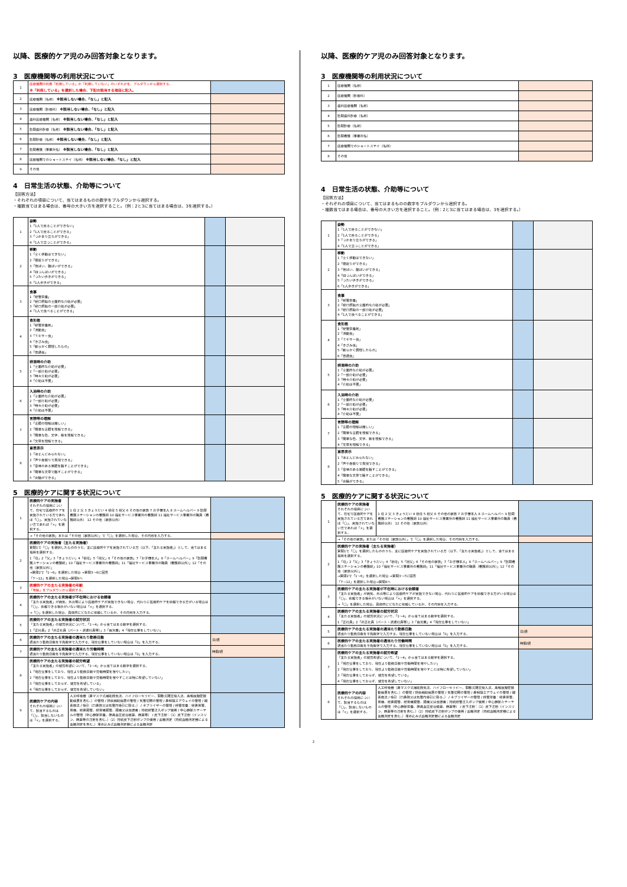以降、医療的ケア児のみ回答対象となります。
3　医療機関等の利用状況について
| 1 | 医療機関の利用「利用している」か「利用していない」のいずれかを、プルダウンから選択する。 ※「利用している」を選択した場合、下記の該当する項目に記入。 | |
| 2 | 医療機関（名称） ※該当しない場合、「なし」と記入 | |
| 3 | 医療機関（診療科） ※該当しない場合、「なし」と記入 | |
| 4 | 歯科医療機関（名称） ※該当しない場合、「なし」と記入 | |
| 5 | 訪問歯科診療（名称） ※該当しない場合、「なし」と記入 | |
| 6 | 訪問診療（名称） ※該当しない場合、「なし」と記入 | |
| 7 | 訪問看護（事業所名） ※該当しない場合、「なし」と記入 | |
| 8 | 医療機関でのショートステイ（名称） ※該当しない場合、「なし」と記入 | |
| 9 | その他 | |
4　日常生活の状態、介助等について
【回答方法】
・それぞれの項目について、当てはまるものの数字をプルダウンから選択する。
・複数当てはまる場合は、番号の大きい方を選択すること。（例：2と3に当てはまる場合は、3を選択する。）
| 1 | 姿勢 1「1人で座ることができない」 2「1人で座ることができる」 3「つかまり立ちができる」 4「1人で立つことができる」 | | |
| 2 | 移動 1「全く移動はできない」 2「寝返りができる」 3「背ばい、腹ばいができる」 4「四つんばいができる」 5「つたい歩きができる」 6「1人歩きができる」 | | |
| 3 | 食事 1「経管栄養」 2「経口摂取の全面的な介助が必要」 3「経口摂取の一部介助が必要」 4「1人で食べることができる」 | | |
| 4 | 食形態 1「経管栄養剤」 2「流動食」 3「ミキサー食」 4「きざみ食」 5「軟らかく調理したもの」 6「普通食」 | | |
| 5 | 排泄時の介助 1「全面的な介助が必要」 2「一部介助が必要」 3「時々介助が必要」 4「介助は不要」 | | |
| 6 | 入浴時の介助 1「全面的な介助が必要」 2「一部介助が必要」 3「時々介助が必要」 4「介助は不要」 | | |
| 7 | 言語等の理解 1「言語の理解は難しい」 2「簡単な言語を理解できる」 3「簡単な色、文字、数を理解できる」 4「文章を理解できる」 | | |
| 8 | 意思表示 1「ほとんどみられない」 2「声や身振りで表現できる」 3「意味のある単語を話すことができる」 4「簡単な文章で話すことができる」 5「会話ができる」 | | |
5　医療的ケアに関する状況について
| 1 | 医療的ケアの実施者 それぞれの項目について、在宅で医療的ケアを実施されている方であれば「〇」、実施されていない方であれば「×」を選択する。 | 1 母 2 父 3 きょうだい 4 祖母 5 祖父 6 その他の家族 7 お子様本人 8 ホームヘルパー 9 訪問看護ステーションの看護師 10 福祉サービス事業所の看護師 11 福祉サービス事業所の職員（看護師以外） 12 その他（家族以外） | |
| | →「その他の家族」または「その他（家族以外）」で「〇」を選択した場合、その内容を入力する。 | | |
| 2 | 医療的ケアの実施者（主たる実施者） 質問1で「〇」を選択したもののうち、主に医療的ケアを実施されている方（以下、「主たる実施者」）として、当てはまる項目を選択する。 1「母」2「父」3「きょうだい」4「祖母」5「祖父」6「その他の家族」7「お子様本人」8「ホームヘルパー」9「訪問看護ステーションの看護師」10「福祉サービス事業所の看護師」11「福祉サービス事業所の職員（看護師以外）」12「その他（家族以外）」 →質問2で「1～6」を選択した場合 →質問3～8に回答 「7～12」を選択した場合→質問9へ | | |
| 3 | 医療的ケアの主たる実施者の年齢 「年齢」をプルダウンから選択する。 | | |
| 4 | 医療的ケアの主たる実施者が不在時における依頼者 「主たる実施者」が病気、外出等により医療的ケアが実施できない場合、代わりに医療的ケアを依頼できる方がいる場合は「〇」、依頼できる相手がいない場合は「×」を選択する。 →「〇」を選択した場合、具体的にどなたに依頼しているか、その内容を入力する。 | | |
| 5 | 医療的ケアの主たる実施者の就労状況 「主たる実施者」の就労状況について、「1～4」から当てはまる数字を選択する。 1「正社員」2「非正社員（パート・派遣社員等）」3「自営業」4「現在仕事をしていない」 | | |
| 6 | 医療的ケアの主たる実施者の週当たり勤務日数 週当たり勤務日数を半角数字で入力する。現在仕事をしていない場合は「0」を入力する。 | | 日/週 |
| 7 | 医療的ケアの主たる実施者の週当たり労働時間 週当たり勤務日数を半角数字で入力する。現在仕事をしていない場合は「0」を入力する。 | | 時間/週 |
| 8 | 医療的ケアの主たる実施者の就労希望 「主たる実施者」の就労希望について、「1～4」から当てはまる数字を選択する。 1「現在仕事をしており、現在より勤務日数や労働時間を増やしたい」 2「現在仕事をしており、現在より勤務日数や労働時間を増やすことは特に希望していない」 3「現在仕事をしておらず、就労を希望している」 4「現在仕事をしておらず、就労を希望していない」 | | |
| 9 | 医療的ケアの内容 それぞれの項目について、該当するものは「〇」、該当しないものは「×」を選択する。 | 人工呼吸器（鼻マスク式補助換気法、ハイフローセラピー、間歇式陽圧吸入法、高頻度胸壁振動装置を含む。）の管理 / 排痰補助装置の管理 / 気管切開の管理 / 鼻咽頭エアウェイの管理 / 酸素療法 / 吸引（口鼻腔又は気管内吸引に限る。） / ネブライザーの管理 / 経管栄養：経鼻胃管、胃瘻、経鼻腸管、経胃瘻腸管、腸瘻又は食道瘻；持続経管注入ポンプ使用 / 中心静脈カテーテルの管理（中心静脈栄養、肺高血圧症治療薬、麻薬等） / 皮下注射：（1）皮下注射（インスリン、麻薬等の注射を含む。）（2）持続皮下注射ポンプの使用 / 血糖測定（持続血糖測定器による血糖測定を含む。）埋め込み式血糖測定器による血糖測定 | |
以降、医療的ケア児のみ回答対象となります。
3　医療機関等の利用状況について
| 1 | 医療機関（名称） | |
| 2 | 医療機関（診療科） | |
| 3 | 歯科医療機関（名称） | |
| 4 | 訪問歯科診療（名称） | |
| 5 | 訪問診療（名称） | |
| 6 | 訪問看護（事業所名） | |
| 7 | 医療機関でのショートステイ（名称） | |
| 8 | その他 | |
4　日常生活の状態、介助等について
【回答方法】
・それぞれの項目について、当てはまるものの数字をプルダウンから選択する。
・複数当てはまる場合は、番号の大きい方を選択すること。（例：2と3に当てはまる場合は、3を選択する。）
| 1 | 姿勢 1「1人で座ることができない」 2「1人で座ることができる」 3「つかまり立ちができる」 4「1人で立つことができる」 | | |
| 2 | 移動 1「全く移動はできない」 2「寝返りができる」 3「背ばい、腹ばいができる」 4「四つんばいができる」 5「つたい歩きができる」 6「1人歩きができる」 | | |
| 3 | 食事 1「経管栄養」 2「経口摂取の全面的な介助が必要」 3「経口摂取の一部介助が必要」 4「1人で食べることができる」 | | |
| 4 | 食形態 1「経管栄養剤」 2「流動食」 3「ミキサー食」 4「きざみ食」 5「軟らかく調理したもの」 6「普通食」 | | |
| 5 | 排泄時の介助 1「全面的な介助が必要」 2「一部介助が必要」 3「時々介助が必要」 4「介助は不要」 | | |
| 6 | 入浴時の介助 1「全面的な介助が必要」 2「一部介助が必要」 3「時々介助が必要」 4「介助は不要」 | | |
| 7 | 言語等の理解 1「言語の理解は難しい」 2「簡単な言語を理解できる」 3「簡単な色、文字、数を理解できる」 4「文章を理解できる」 | | |
| 8 | 意思表示 1「ほとんどみられない」 2「声や身振りで表現できる」 3「意味のある単語を話すことができる」 4「簡単な文章で話すことができる」 5「会話ができる」 | | |
5　医療的ケアに関する状況について
| 1 | 医療的ケアの実施者 それぞれの項目について、在宅で医療的ケアを実施されている方であれば「〇」、実施されていない方であれば「×」を選択する。 | 1 母 2 父 3 きょうだい 4 祖母 5 祖父 6 その他の家族 7 お子様本人 8 ホームヘルパー 9 訪問看護ステーションの看護師 10 福祉サービス事業所の看護師 11 福祉サービス事業所の職員（看護師以外） 12 その他（家族以外） | |
| | →「その他の家族」または「その他（家族以外）」で「〇」を選択した場合、その内容を入力する。 | | |
| 2 | 医療的ケアの実施者（主たる実施者） 質問1で「〇」を選択したもののうち、主に医療的ケアを実施されている方（以下、「主たる実施者」）として、当てはまる項目を選択する。 1「母」2「父」3「きょうだい」4「祖母」5「祖父」6「その他の家族」7「お子様本人」8「ホームヘルパー」9「訪問看護ステーションの看護師」10「福祉サービス事業所の看護師」11「福祉サービス事業所の職員（看護師以外）」12「その他（家族以外）」 →質問2で「1～6」を選択した場合 →質問3～7に回答 「7～12」を選択した場合→質問8へ | | |
| 3 | 医療的ケアの主たる実施者が不在時における依頼者 「主たる実施者」が病気、外出等により医療的ケアが実施できない場合、代わりに医療的ケアを依頼できる方がいる場合は「〇」、依頼できる相手がいない場合は「×」を選択する。 →「〇」を選択した場合、具体的にどなたに依頼しているか、その内容を入力する。 | | |
| 4 | 医療的ケアの主たる実施者の就労状況 「主たる実施者」の就労状況について、「1～4」から当てはまる数字を選択する。 1「正社員」2「非正社員（パート・派遣社員等）」3「自営業」4「現在仕事をしていない」 | | |
| 5 | 医療的ケアの主たる実施者の週当たり勤務日数 週当たり勤務日数を半角数字で入力する。現在仕事をしていない場合は「0」を入力する。 | | 日/週 |
| 6 | 医療的ケアの主たる実施者の週当たり労働時間 週当たり勤務日数を半角数字で入力する。現在仕事をしていない場合は「0」を入力する。 | | 時間/週 |
| 7 | 医療的ケアの主たる実施者の就労希望 「主たる実施者」の就労希望について、「1～4」から当てはまる数字を選択する。 1「現在仕事をしており、現在より勤務日数や労働時間を増やしたい」 2「現在仕事をしており、現在より勤務日数や労働時間を増やすことは特に希望していない」 3「現在仕事をしておらず、就労を希望している」 4「現在仕事をしておらず、就労を希望していない」 | | |
| 8 | 医療的ケアの内容 それぞれの項目について、該当するものは「〇」、該当しないものは「×」を選択する。 | 人工呼吸器（鼻マスク式補助換気法、ハイフローセラピー、間歇式陽圧吸入法、高頻度胸壁振動装置を含む。）の管理 / 排痰補助装置の管理 / 気管切開の管理 / 鼻咽頭エアウェイの管理 / 酸素療法 / 吸引（口鼻腔又は気管内吸引に限る。） / ネブライザーの管理 / 経管栄養：経鼻胃管、胃瘻、経鼻腸管、経胃瘻腸管、腸瘻又は食道瘻；持続経管注入ポンプ使用 / 中心静脈カテーテルの管理（中心静脈栄養、肺高血圧症治療薬、麻薬等） / 皮下注射：（1）皮下注射（インスリン、麻薬等の注射を含む。）（2）持続皮下注射ポンプの使用 / 血糖測定（持続血糖測定器による血糖測定を含む。）埋め込み式血糖測定器による血糖測定 | |
2